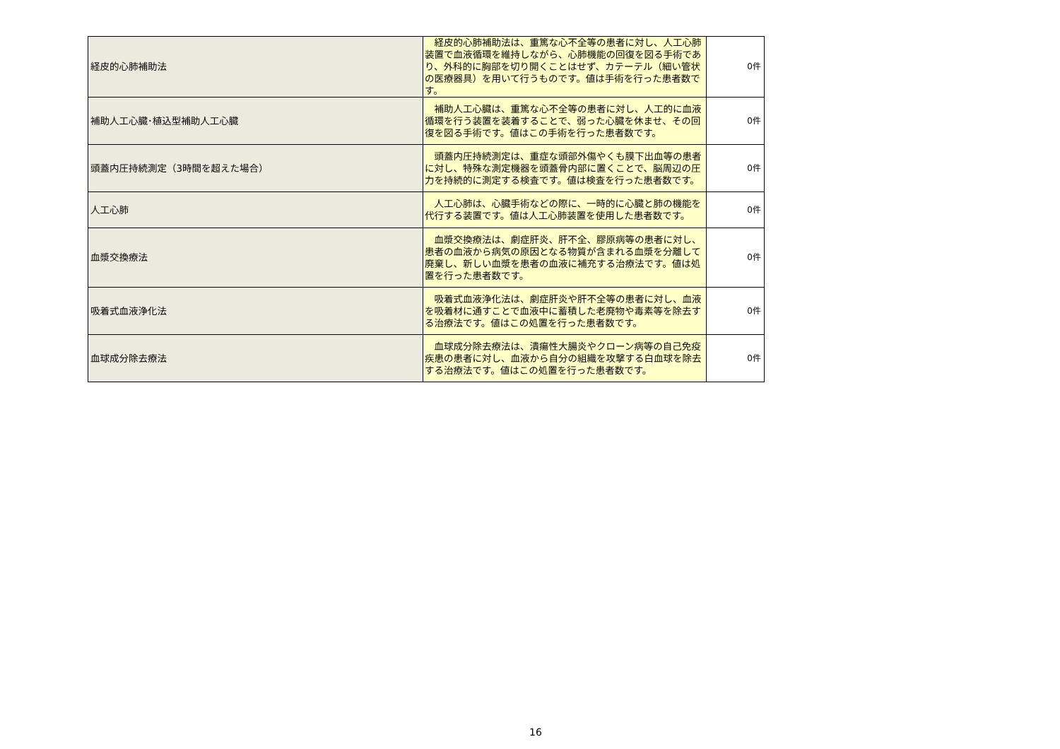| 経皮的心肺補助法 | 経皮的心肺補助法は、重篤な心不全等の患者に対し、人工心肺装置で血液循環を維持しながら、心肺機能の回復を図る手術であり、外科的に胸部を切り開くことはせず、カテーテル（細い管状の医療器具）を用いて行うものです。値は手術を行った患者数です。 | 0件 |
| 補助人工心臓･植込型補助人工心臓 | 補助人工心臓は、重篤な心不全等の患者に対し、人工的に血液循環を行う装置を装着することで、弱った心臓を休ませ、その回復を図る手術です。値はこの手術を行った患者数です。 | 0件 |
| 頭蓋内圧持続測定（3時間を超えた場合） | 頭蓋内圧持続測定は、重症な頭部外傷やくも膜下出血等の患者に対し、特殊な測定機器を頭蓋骨内部に置くことで、脳周辺の圧力を持続的に測定する検査です。値は検査を行った患者数です。 | 0件 |
| 人工心肺 | 人工心肺は、心臓手術などの際に、一時的に心臓と肺の機能を代行する装置です。値は人工心肺装置を使用した患者数です。 | 0件 |
| 血漿交換療法 | 血漿交換療法は、劇症肝炎、肝不全、膠原病等の患者に対し、患者の血液から病気の原因となる物質が含まれる血漿を分離して廃棄し、新しい血漿を患者の血液に補充する治療法です。値は処置を行った患者数です。 | 0件 |
| 吸着式血液浄化法 | 吸着式血液浄化法は、劇症肝炎や肝不全等の患者に対し、血液を吸着材に通すことで血液中に蓄積した老廃物や毒素等を除去する治療法です。値はこの処置を行った患者数です。 | 0件 |
| 血球成分除去療法 | 血球成分除去療法は、潰瘍性大腸炎やクローン病等の自己免疫疾患の患者に対し、血液から自分の組織を攻撃する白血球を除去する治療法です。値はこの処置を行った患者数です。 | 0件 |
16